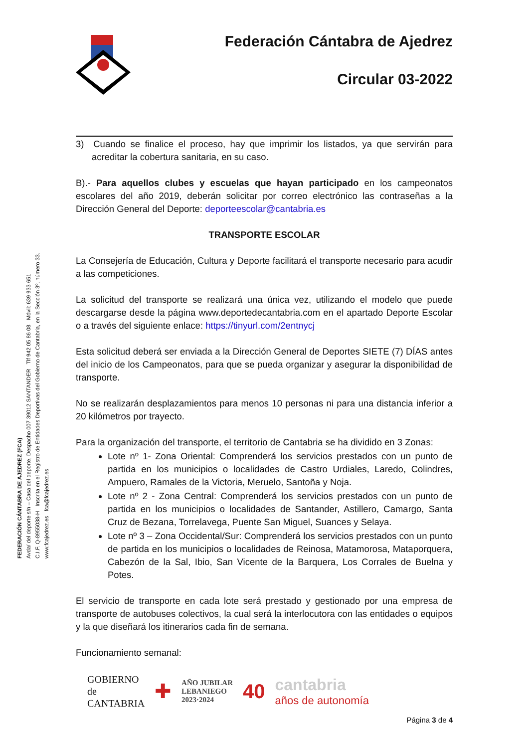FEDERACIÓN CÁNTABRA DE AJEDREZ (FCA)
Avda/ del deporte s/n – Casa del deporte, Despacho 007 39012 SANTANDER Tlf 942 05 86 08 Móvil: 639 933 651
C.I.F. Q-8955038-H Inscrita en el Registro de Entidades Deportivas del Gobierno de Cantabria, en la Sección 3º, número 33.
www.fcajedrez.es fca@fcajedrez.es
Federación Cántabra de Ajedrez
Circular 03-2022
3) Cuando se finalice el proceso, hay que imprimir los listados, ya que servirán para acreditar la cobertura sanitaria, en su caso.
B).- Para aquellos clubes y escuelas que hayan participado en los campeonatos escolares del año 2019, deberán solicitar por correo electrónico las contraseñas a la Dirección General del Deporte: deporteescolar@cantabria.es
TRANSPORTE ESCOLAR
La Consejería de Educación, Cultura y Deporte facilitará el transporte necesario para acudir a las competiciones.
La solicitud del transporte se realizará una única vez, utilizando el modelo que puede descargarse desde la página www.deportedecantabria.com en el apartado Deporte Escolar o a través del siguiente enlace: https://tinyurl.com/2entnycj
Esta solicitud deberá ser enviada a la Dirección General de Deportes SIETE (7) DÍAS antes del inicio de los Campeonatos, para que se pueda organizar y asegurar la disponibilidad de transporte.
No se realizarán desplazamientos para menos 10 personas ni para una distancia inferior a 20 kilómetros por trayecto.
Para la organización del transporte, el territorio de Cantabria se ha dividido en 3 Zonas:
Lote nº 1- Zona Oriental: Comprenderá los servicios prestados con un punto de partida en los municipios o localidades de Castro Urdiales, Laredo, Colindres, Ampuero, Ramales de la Victoria, Meruelo, Santoña y Noja.
Lote nº 2 - Zona Central: Comprenderá los servicios prestados con un punto de partida en los municipios o localidades de Santander, Astillero, Camargo, Santa Cruz de Bezana, Torrelavega, Puente San Miguel, Suances y Selaya.
Lote nº 3 – Zona Occidental/Sur: Comprenderá los servicios prestados con un punto de partida en los municipios o localidades de Reinosa, Matamorosa, Mataporquera, Cabezón de la Sal, Ibio, San Vicente de la Barquera, Los Corrales de Buelna y Potes.
El servicio de transporte en cada lote será prestado y gestionado por una empresa de transporte de autobuses colectivos, la cual será la interlocutora con las entidades o equipos y la que diseñará los itinerarios cada fin de semana.
Funcionamiento semanal:
GOBIERNO
de
CANTABRIA
✚
AÑO JUBILAR
LEBANIEGO
2023·2024
40
cantabria
años de autonomía
Página 3 de 4